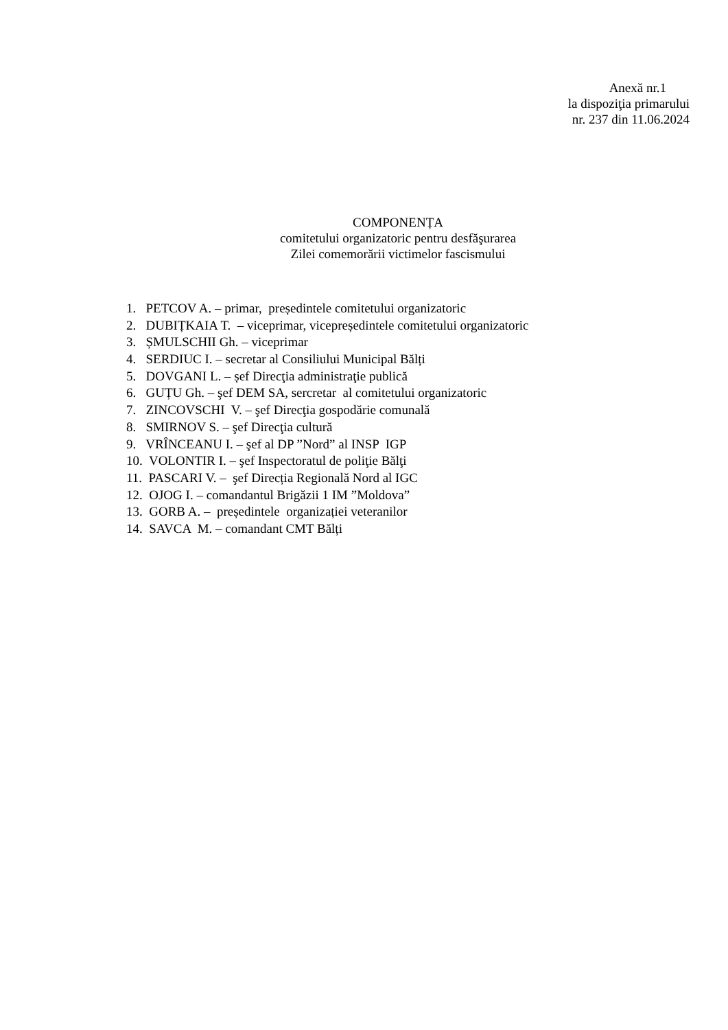Anexă nr.1
la dispoziţia primarului
nr. 237 din 11.06.2024
COMPONENȚA
comitetului organizatoric pentru desfăşurarea
Zilei comemorării victimelor fascismului
1. PETCOV A. – primar, președintele comitetului organizatoric
2. DUBIȚKAIA T. – viceprimar, vicepreședintele comitetului organizatoric
3. ȘMULSCHII Gh. – viceprimar
4. SERDIUC I. – secretar al Consiliului Municipal Bălți
5. DOVGANI L. – șef Direcţia administraţie publică
6. GUȚU Gh. – şef DEM SA, sercretar al comitetului organizatoric
7. ZINCOVSCHI V. – şef Direcţia gospodărie comunală
8. SMIRNOV S. – şef Direcţia cultură
9. VRÎNCEANU I. – şef al DP ”Nord” al INSP IGP
10. VOLONTIR I. – şef Inspectoratul de poliţie Bălţi
11. PASCARI V. – şef Direcția Regională Nord al IGC
12. OJOG I. – comandantul Brigăzii 1 IM ”Moldova”
13. GORB A. – președintele organizației veteranilor
14. SAVCA M. – comandant CMT Bălți